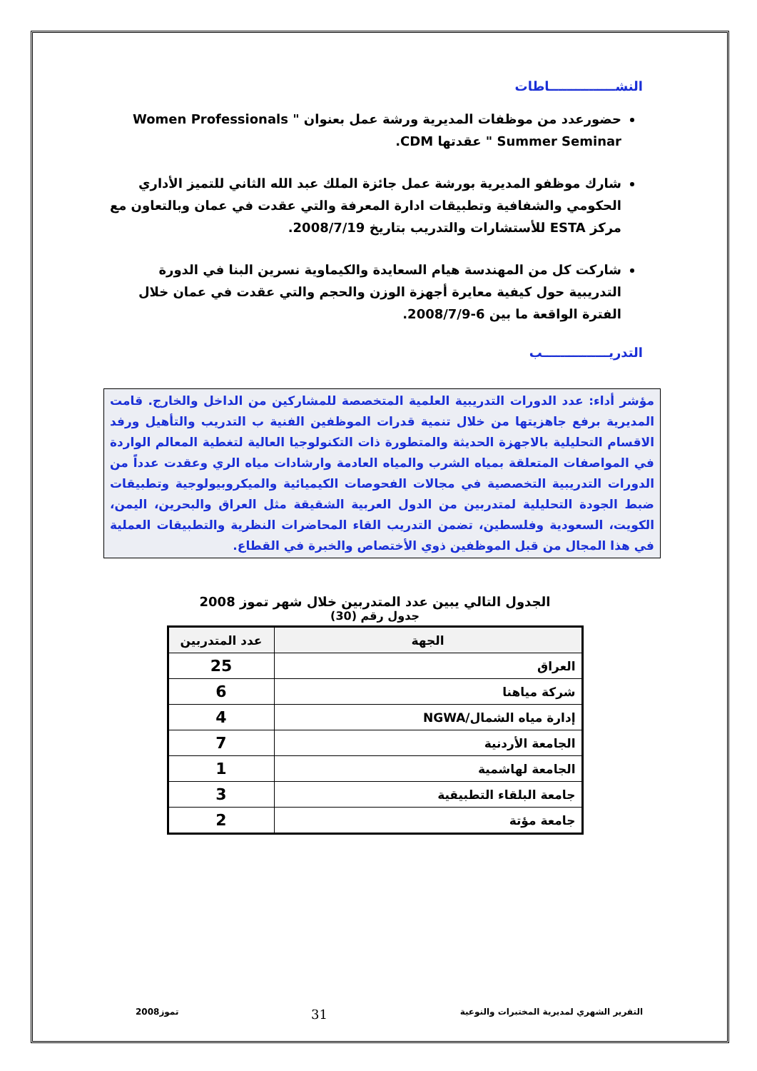النشـــــــــــــــاطات
حضورعدد من موظفات المديرية ورشة عمل بعنوان " Women Professionals Summer Seminar " عقدتها CDM.
شارك موظفو المديرية بورشة عمل جائزة الملك عبد الله الثاني للتميز الأداري الحكومي والشفافية وتطبيقات ادارة المعرفة والتي عقدت في عمان وبالتعاون مع مركز ESTA للأستشارات والتدريب بتاريخ 2008/7/19.
شاركت كل من المهندسة هيام السعايدة والكيماوية نسرين البنا في الدورة التدريبية حول كيفية معايرة أجهزة الوزن والحجم والتي عقدت في عمان خلال الفترة الواقعة ما بين 6-2008/7/9.
التدريـــــــــــــــب
مؤشر أداء: عدد الدورات التدريبية العلمية المتخصصة للمشاركين من الداخل والخارج. قامت المديرية برفع جاهزيتها من خلال تنمية قدرات الموظفين الفنية ب التدريب والتأهيل ورفد الاقسام التحليلية بالاجهزة الحديثة والمتطورة ذات التكنولوجيا العالية لتغطية المعالم الواردة في المواصفات المتعلقة بمياه الشرب والمياه العادمة وارشادات مياه الري وعقدت عدداً من الدورات التدريبية التخصصية في مجالات الفحوصات الكيميائية والميكروبيولوجية وتطبيقات ضبط الجودة التحليلية لمتدربين من الدول العربية الشقيقة مثل العراق والبحرين، اليمن، الكويت، السعودية وفلسطين، تضمن التدريب القاء المحاضرات النظرية والتطبيقات العملية في هذا المجال من قبل الموظفين ذوي الأختصاص والخبرة في القطاع.
الجدول التالي يبين عدد المتدربين خلال شهر تموز 2008
جدول رقم (30)
| الجهة | عدد المتدربين |
| --- | --- |
| العراق | 25 |
| شركة مياهنا | 6 |
| إدارة مياه الشمال/NGWA | 4 |
| الجامعة الأردنية | 7 |
| الجامعة لهاشمية | 1 |
| جامعة البلقاء التطبيقية | 3 |
| جامعة مؤتة | 2 |
التقرير الشهري لمديرية المختبرات والنوعية 31 تموز2008